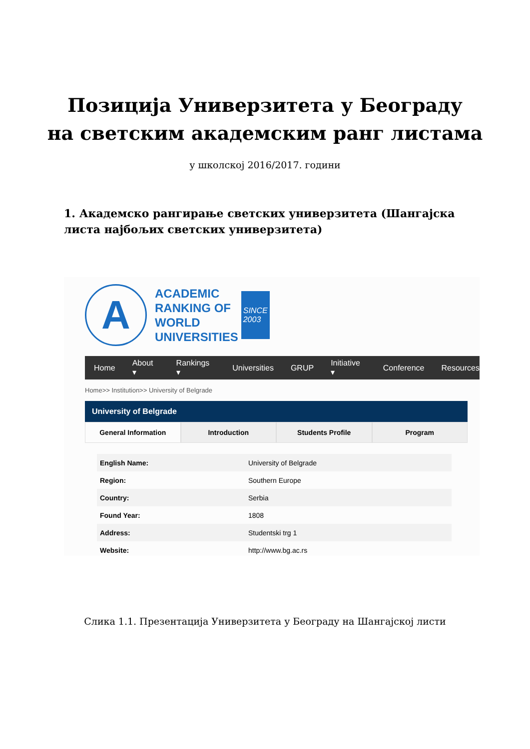Позиција Универзитета у Београду
на светским академским ранг листама
у школској 2016/2017. години
1. Академско рангирање светских универзитета (Шангајска листа најбољих светских универзитета)
A
ACADEMIC
RANKING OF
WORLD
UNIVERSITIES
SINCE
2003
Home About ▾ Rankings ▾ Universities GRUP Initiative ▾ Conference Resources
Home>> Institution>> University of Belgrade
University of Belgrade
General Information Introduction Students Profile Program
| English Name: | University of Belgrade |
| Region: | Southern Europe |
| Country: | Serbia |
| Found Year: | 1808 |
| Address: | Studentski trg 1 |
| Website: | http://www.bg.ac.rs |
Слика 1.1. Презентација Универзитета у Београду на Шангајској листи